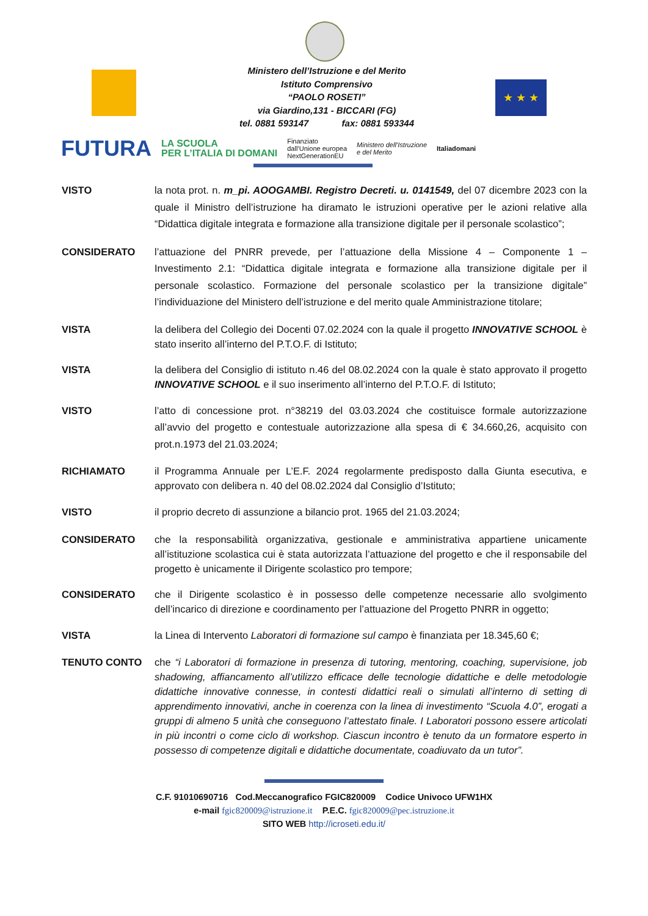★ ★ ★
Ministero dell’Istruzione e del Merito
Istituto Comprensivo
“PAOLO ROSETI”
via Giardino,131 - BICCARI (FG)
tel. 0881 593147 fax: 0881 593344
FUTURA LA SCUOLA
PER L’ITALIA DI DOMANI Finanziato
dall’Unione europea
NextGenerationEU Ministero dell’Istruzione
e del Merito Italiadomani
VISTO la nota prot. n. m_pi. AOOGAMBI. Registro Decreti. u. 0141549, del 07 dicembre 2023 con la quale il Ministro dell’istruzione ha diramato le istruzioni operative per le azioni relative alla “Didattica digitale integrata e formazione alla transizione digitale per il personale scolastico”;
CONSIDERATO l’attuazione del PNRR prevede, per l’attuazione della Missione 4 – Componente 1 – Investimento 2.1: “Didattica digitale integrata e formazione alla transizione digitale per il personale scolastico. Formazione del personale scolastico per la transizione digitale” l’individuazione del Ministero dell’istruzione e del merito quale Amministrazione titolare;
VISTA la delibera del Collegio dei Docenti 07.02.2024 con la quale il progetto INNOVATIVE SCHOOL è stato inserito all’interno del P.T.O.F. di Istituto;
VISTA la delibera del Consiglio di istituto n.46 del 08.02.2024 con la quale è stato approvato il progetto INNOVATIVE SCHOOL e il suo inserimento all’interno del P.T.O.F. di Istituto;
VISTO l’atto di concessione prot. n°38219 del 03.03.2024 che costituisce formale autorizzazione all’avvio del progetto e contestuale autorizzazione alla spesa di € 34.660,26, acquisito con prot.n.1973 del 21.03.2024;
RICHIAMATO il Programma Annuale per L’E.F. 2024 regolarmente predisposto dalla Giunta esecutiva, e approvato con delibera n. 40 del 08.02.2024 dal Consiglio d’Istituto;
VISTO il proprio decreto di assunzione a bilancio prot. 1965 del 21.03.2024;
CONSIDERATO che la responsabilità organizzativa, gestionale e amministrativa appartiene unicamente all’istituzione scolastica cui è stata autorizzata l’attuazione del progetto e che il responsabile del progetto è unicamente il Dirigente scolastico pro tempore;
CONSIDERATO che il Dirigente scolastico è in possesso delle competenze necessarie allo svolgimento dell’incarico di direzione e coordinamento per l’attuazione del Progetto PNRR in oggetto;
VISTA la Linea di Intervento Laboratori di formazione sul campo è finanziata per 18.345,60 €;
TENUTO CONTO che “i Laboratori di formazione in presenza di tutoring, mentoring, coaching, supervisione, job shadowing, affiancamento all’utilizzo efficace delle tecnologie didattiche e delle metodologie didattiche innovative connesse, in contesti didattici reali o simulati all’interno di setting di apprendimento innovativi, anche in coerenza con la linea di investimento “Scuola 4.0”, erogati a gruppi di almeno 5 unità che conseguono l’attestato finale. I Laboratori possono essere articolati in più incontri o come ciclo di workshop. Ciascun incontro è tenuto da un formatore esperto in possesso di competenze digitali e didattiche documentate, coadiuvato da un tutor”.
C.F. 91010690716 Cod.Meccanografico FGIC820009 Codice Univoco UFW1HX
e-mail fgic820009@istruzione.it P.E.C. fgic820009@pec.istruzione.it
SITO WEB http://icroseti.edu.it/